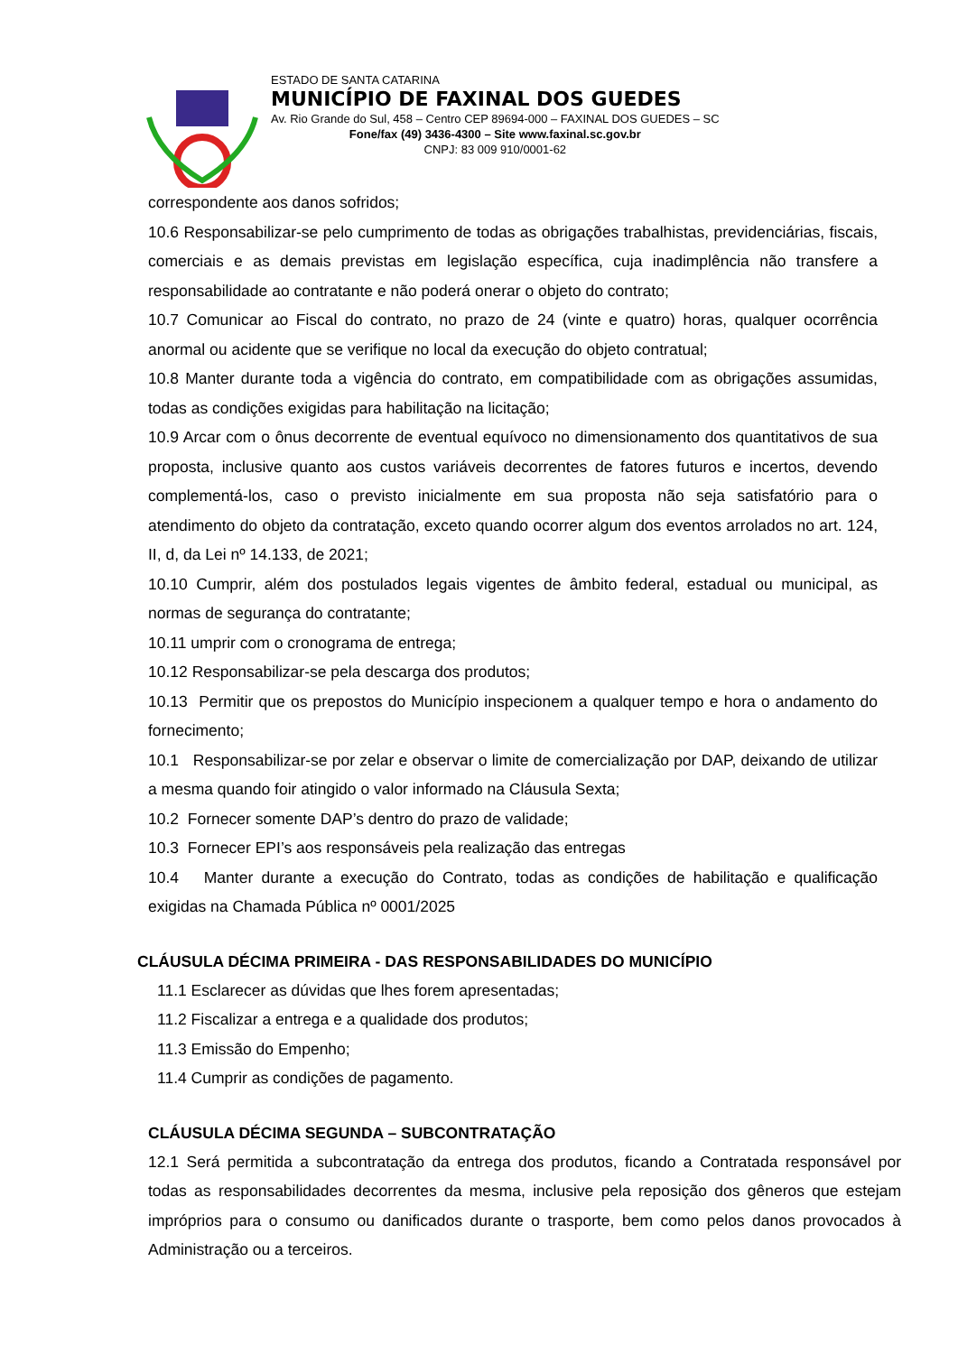ESTADO DE SANTA CATARINA
MUNICÍPIO DE FAXINAL DOS GUEDES
Av. Rio Grande do Sul, 458 – Centro CEP 89694-000 – FAXINAL DOS GUEDES – SC
Fone/fax (49) 3436-4300 – Site www.faxinal.sc.gov.br
CNPJ: 83 009 910/0001-62
correspondente aos danos sofridos;
10.6 Responsabilizar-se pelo cumprimento de todas as obrigações trabalhistas, previdenciárias, fiscais, comerciais e as demais previstas em legislação específica, cuja inadimplência não transfere a responsabilidade ao contratante e não poderá onerar o objeto do contrato;
10.7 Comunicar ao Fiscal do contrato, no prazo de 24 (vinte e quatro) horas, qualquer ocorrência anormal ou acidente que se verifique no local da execução do objeto contratual;
10.8 Manter durante toda a vigência do contrato, em compatibilidade com as obrigações assumidas, todas as condições exigidas para habilitação na licitação;
10.9 Arcar com o ônus decorrente de eventual equívoco no dimensionamento dos quantitativos de sua proposta, inclusive quanto aos custos variáveis decorrentes de fatores futuros e incertos, devendo complementá-los, caso o previsto inicialmente em sua proposta não seja satisfatório para o atendimento do objeto da contratação, exceto quando ocorrer algum dos eventos arrolados no art. 124, II, d, da Lei nº 14.133, de 2021;
10.10 Cumprir, além dos postulados legais vigentes de âmbito federal, estadual ou municipal, as normas de segurança do contratante;
10.11 umprir com o cronograma de entrega;
10.12 Responsabilizar-se pela descarga dos produtos;
10.13 Permitir que os prepostos do Município inspecionem a qualquer tempo e hora o andamento do fornecimento;
10.1 Responsabilizar-se por zelar e observar o limite de comercialização por DAP, deixando de utilizar a mesma quando foir atingido o valor informado na Cláusula Sexta;
10.2 Fornecer somente DAP’s dentro do prazo de validade;
10.3 Fornecer EPI’s aos responsáveis pela realização das entregas
10.4 Manter durante a execução do Contrato, todas as condições de habilitação e qualificação exigidas na Chamada Pública nº 0001/2025
CLÁUSULA DÉCIMA PRIMEIRA - DAS RESPONSABILIDADES DO MUNICÍPIO
11.1 Esclarecer as dúvidas que lhes forem apresentadas;
11.2 Fiscalizar a entrega e a qualidade dos produtos;
11.3 Emissão do Empenho;
11.4 Cumprir as condições de pagamento.
CLÁUSULA DÉCIMA SEGUNDA – SUBCONTRATAÇÃO
12.1 Será permitida a subcontratação da entrega dos produtos, ficando a Contratada responsável por todas as responsabilidades decorrentes da mesma, inclusive pela reposição dos gêneros que estejam impróprios para o consumo ou danificados durante o trasporte, bem como pelos danos provocados à Administração ou a terceiros.